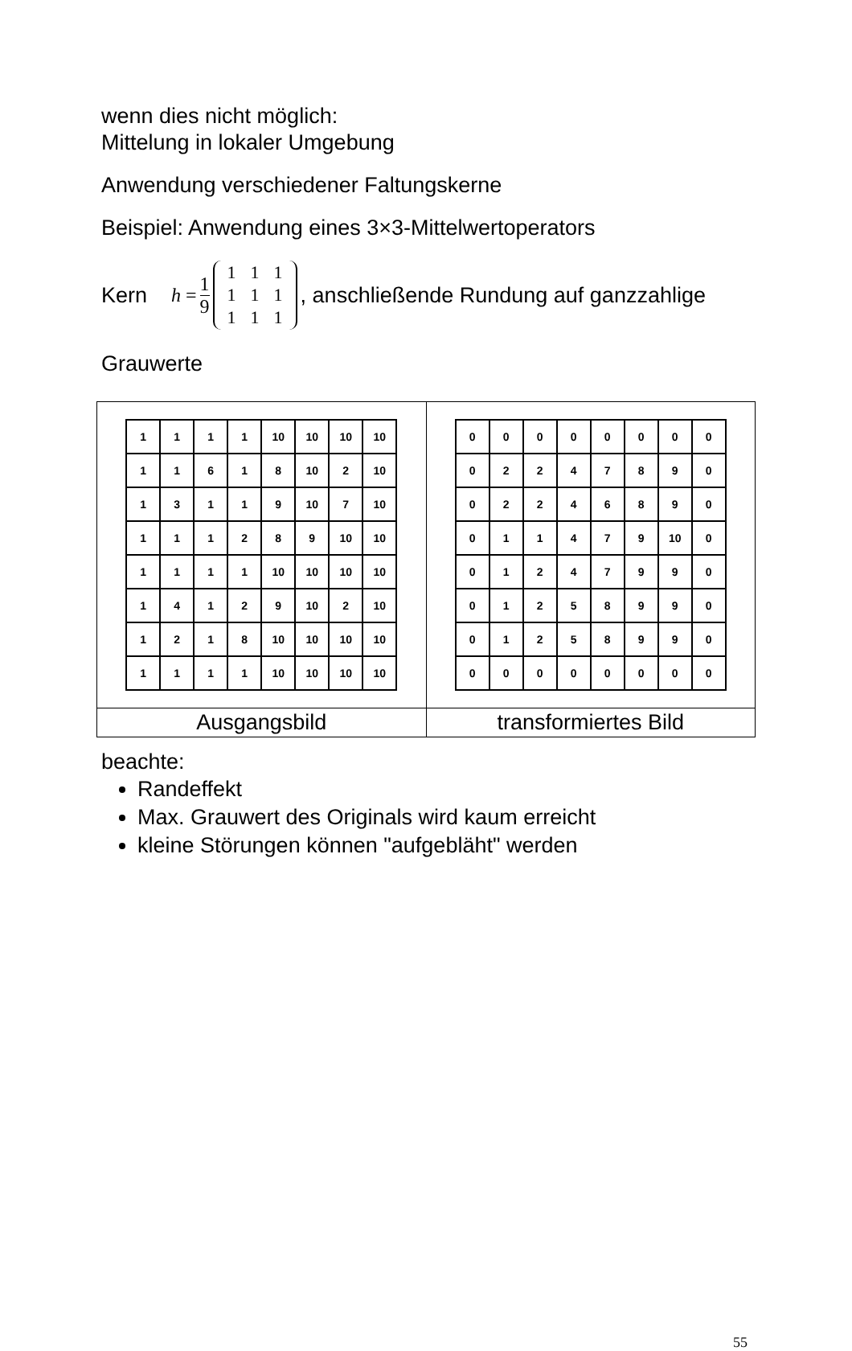wenn dies nicht möglich:
Mittelung in lokaler Umgebung
Anwendung verschiedener Faltungskerne
Beispiel: Anwendung eines 3×3-Mittelwertoperators
Kern h = 1 9
| 1 | 1 | 1 |
| 1 | 1 | 1 |
| 1 | 1 | 1 |
, anschließende Rundung auf ganzzahlige
Grauwerte
| / 1 / 1 / 1 / 1 / 10 / 10 / 10 / 10 / / 1 / 1 / 6 / 1 / 8 / 10 / 2 / 10 / / 1 / 3 / 1 / 1 / 9 / 10 / 7 / 10 / / 1 / 1 / 1 / 2 / 8 / 9 / 10 / 10 / / 1 / 1 / 1 / 1 / 10 / 10 / 10 / 10 / / 1 / 4 / 1 / 2 / 9 / 10 / 2 / 10 / / 1 / 2 / 1 / 8 / 10 / 10 / 10 / 10 / / 1 / 1 / 1 / 1 / 10 / 10 / 10 / 10 / | / 0 / 0 / 0 / 0 / 0 / 0 / 0 / 0 / / 0 / 2 / 2 / 4 / 7 / 8 / 9 / 0 / / 0 / 2 / 2 / 4 / 6 / 8 / 9 / 0 / / 0 / 1 / 1 / 4 / 7 / 9 / 10 / 0 / / 0 / 1 / 2 / 4 / 7 / 9 / 9 / 0 / / 0 / 1 / 2 / 5 / 8 / 9 / 9 / 0 / / 0 / 1 / 2 / 5 / 8 / 9 / 9 / 0 / / 0 / 0 / 0 / 0 / 0 / 0 / 0 / 0 / |
| Ausgangsbild | transformiertes Bild |
beachte:
Randeffekt
Max. Grauwert des Originals wird kaum erreicht
kleine Störungen können "aufgebläht" werden
55